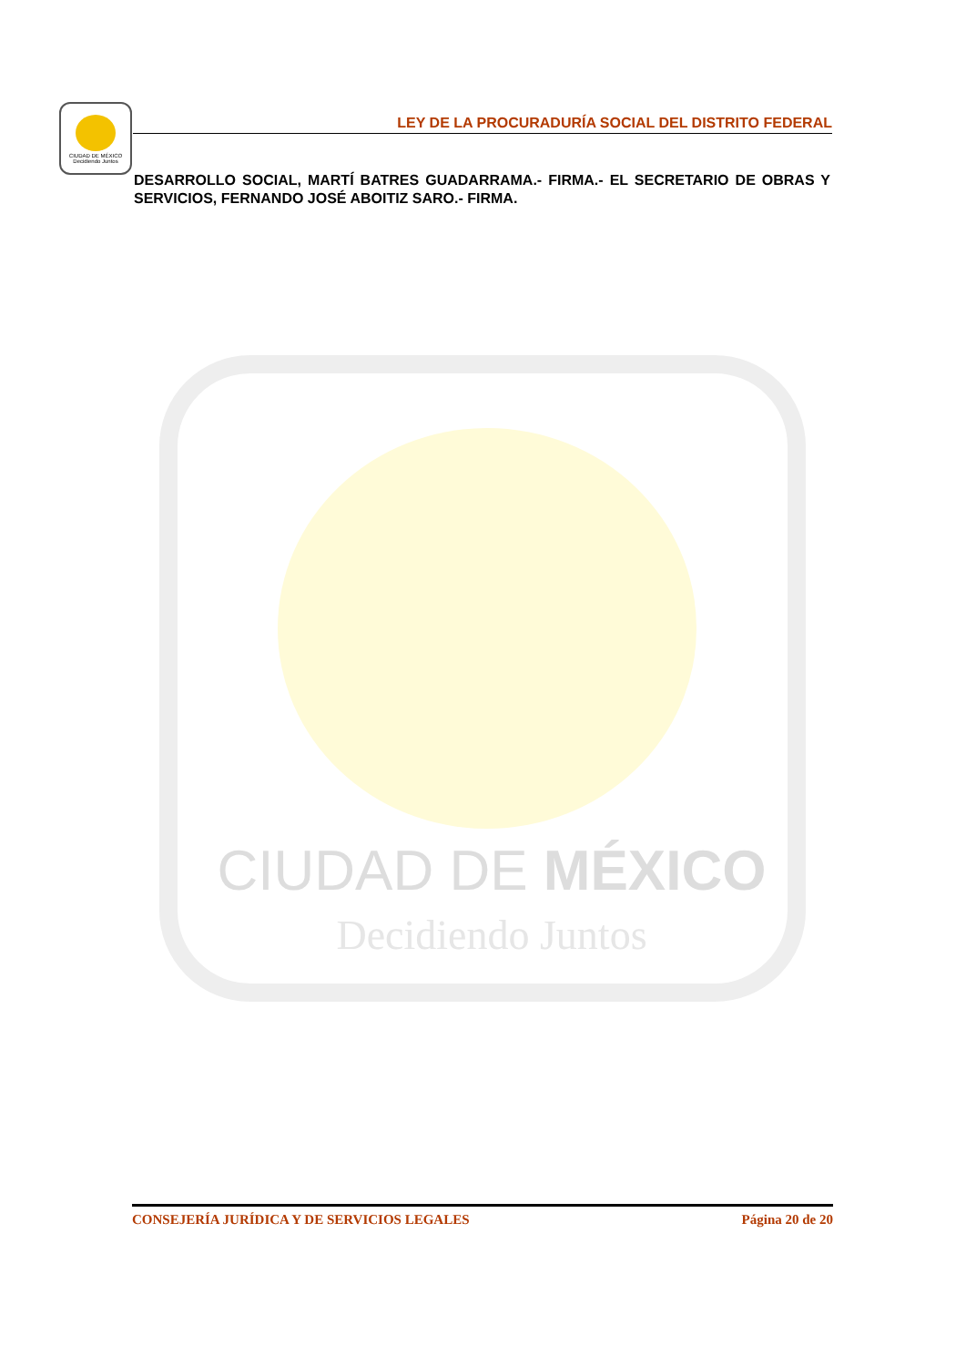CIUDAD DE MÉXICO
Decidiendo Juntos
LEY DE LA PROCURADURÍA SOCIAL DEL DISTRITO FEDERAL
DESARROLLO SOCIAL, MARTÍ BATRES GUADARRAMA.- FIRMA.- EL SECRETARIO DE OBRAS Y SERVICIOS, FERNANDO JOSÉ ABOITIZ SARO.- FIRMA.
CIUDAD DE MÉXICO
Decidiendo Juntos
CONSEJERÍA JURÍDICA Y DE SERVICIOS LEGALES Página 20 de 20